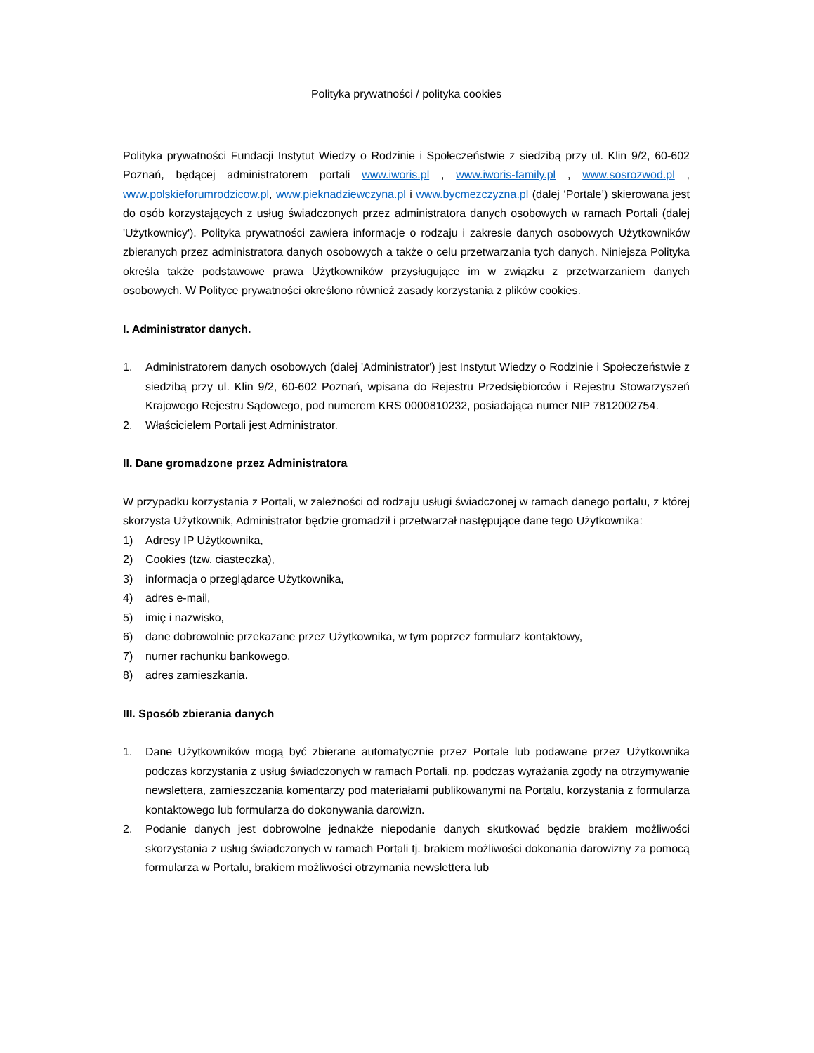Polityka prywatności / polityka cookies
Polityka prywatności Fundacji Instytut Wiedzy o Rodzinie i Społeczeństwie z siedzibą przy ul. Klin 9/2, 60-602 Poznań, będącej administratorem portali www.iworis.pl , www.iworis-family.pl , www.sosrozwod.pl , www.polskieforumrodzicow.pl, www.pieknadziewczyna.pl i www.bycmezczyzna.pl (dalej ‘Portale’) skierowana jest do osób korzystających z usług świadczonych przez administratora danych osobowych w ramach Portali (dalej 'Użytkownicy'). Polityka prywatności zawiera informacje o rodzaju i zakresie danych osobowych Użytkowników zbieranych przez administratora danych osobowych a także o celu przetwarzania tych danych. Niniejsza Polityka określa także podstawowe prawa Użytkowników przysługujące im w związku z przetwarzaniem danych osobowych. W Polityce prywatności określono również zasady korzystania z plików cookies.
I. Administrator danych.
1. Administratorem danych osobowych (dalej 'Administrator') jest Instytut Wiedzy o Rodzinie i Społeczeństwie z siedzibą przy ul. Klin 9/2, 60-602 Poznań, wpisana do Rejestru Przedsiębiorców i Rejestru Stowarzyszeń Krajowego Rejestru Sądowego, pod numerem KRS 0000810232, posiadająca numer NIP 7812002754.
2. Właścicielem Portali jest Administrator.
II. Dane gromadzone przez Administratora
W przypadku korzystania z Portali, w zależności od rodzaju usługi świadczonej w ramach danego portalu, z której skorzysta Użytkownik, Administrator będzie gromadził i przetwarzał następujące dane tego Użytkownika:
1) Adresy IP Użytkownika,
2) Cookies (tzw. ciasteczka),
3) informacja o przeglądarce Użytkownika,
4) adres e-mail,
5) imię i nazwisko,
6) dane dobrowolnie przekazane przez Użytkownika, w tym poprzez formularz kontaktowy,
7) numer rachunku bankowego,
8) adres zamieszkania.
III. Sposób zbierania danych
1. Dane Użytkowników mogą być zbierane automatycznie przez Portale lub podawane przez Użytkownika podczas korzystania z usług świadczonych w ramach Portali, np. podczas wyrażania zgody na otrzymywanie newslettera, zamieszczania komentarzy pod materiałami publikowanymi na Portalu, korzystania z formularza kontaktowego lub formularza do dokonywania darowizn.
2. Podanie danych jest dobrowolne jednakże niepodanie danych skutkować będzie brakiem możliwości skorzystania z usług świadczonych w ramach Portali tj. brakiem możliwości dokonania darowizny za pomocą formularza w Portalu, brakiem możliwości otrzymania newslettera lub